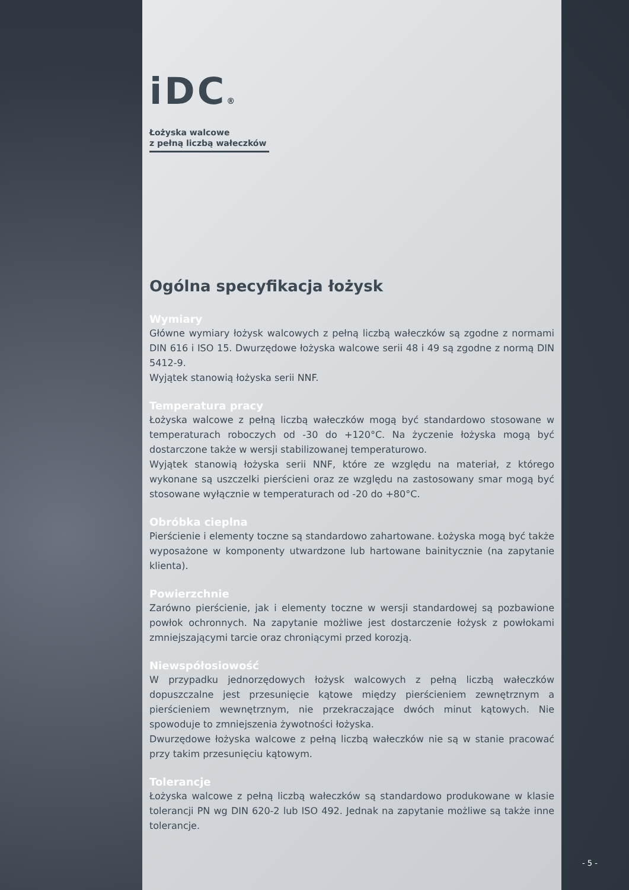iDC®
Łożyska walcowe
z pełną liczbą wałeczków
Ogólna specyfikacja łożysk
Wymiary
Główne wymiary łożysk walcowych z pełną liczbą wałeczków są zgodne z normami DIN 616 i ISO 15. Dwurzędowe łożyska walcowe serii 48 i 49 są zgodne z normą DIN 5412-9.
Wyjątek stanowią łożyska serii NNF.
Temperatura pracy
Łożyska walcowe z pełną liczbą wałeczków mogą być standardowo stosowane w temperaturach roboczych od -30 do +120°C. Na życzenie łożyska mogą być dostarczone także w wersji stabilizowanej temperaturowo.
Wyjątek stanowią łożyska serii NNF, które ze względu na materiał, z którego wykonane są uszczelki pierścieni oraz ze względu na zastosowany smar mogą być stosowane wyłącznie w temperaturach od -20 do +80°C.
Obróbka cieplna
Pierścienie i elementy toczne są standardowo zahartowane. Łożyska mogą być także wyposażone w komponenty utwardzone lub hartowane bainitycznie (na zapytanie klienta).
Powierzchnie
Zarówno pierścienie, jak i elementy toczne w wersji standardowej są pozbawione powłok ochronnych. Na zapytanie możliwe jest dostarczenie łożysk z powłokami zmniejszającymi tarcie oraz chroniącymi przed korozją.
Niewspółosiowość
W przypadku jednorzędowych łożysk walcowych z pełną liczbą wałeczków dopuszczalne jest przesunięcie kątowe między pierścieniem zewnętrznym a pierścieniem wewnętrznym, nie przekraczające dwóch minut kątowych. Nie spowoduje to zmniejszenia żywotności łożyska.
Dwurzędowe łożyska walcowe z pełną liczbą wałeczków nie są w stanie pracować przy takim przesunięciu kątowym.
Tolerancje
Łożyska walcowe z pełną liczbą wałeczków są standardowo produkowane w klasie tolerancji PN wg DIN 620-2 lub ISO 492. Jednak na zapytanie możliwe są także inne tolerancje.
- 5 -